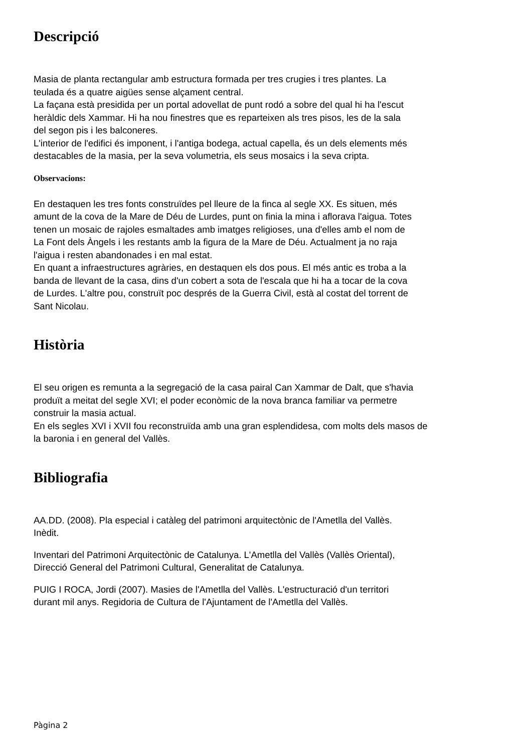Descripció
Masia de planta rectangular amb estructura formada per tres crugies i tres plantes. La
teulada és a quatre aigües sense alçament central.
La façana està presidida per un portal adovellat de punt rodó a sobre del qual hi ha l'escut
heràldic dels Xammar. Hi ha nou finestres que es reparteixen als tres pisos, les de la sala
del segon pis i les balconeres.
L'interior de l'edifici és imponent, i l'antiga bodega, actual capella, és un dels elements més
destacables de la masia, per la seva volumetria, els seus mosaics i la seva cripta.
Observacions:
En destaquen les tres fonts construïdes pel lleure de la finca al segle XX. Es situen, més
amunt de la cova de la Mare de Déu de Lurdes, punt on finia la mina i aflorava l'aigua. Totes
tenen un mosaic de rajoles esmaltades amb imatges religioses, una d'elles amb el nom de
La Font dels Àngels i les restants amb la figura de la Mare de Déu. Actualment ja no raja
l'aigua i resten abandonades i en mal estat.
En quant a infraestructures agràries, en destaquen els dos pous. El més antic es troba a la
banda de llevant de la casa, dins d'un cobert a sota de l'escala que hi ha a tocar de la cova
de Lurdes. L'altre pou, construït poc després de la Guerra Civil, està al costat del torrent de
Sant Nicolau.
Història
El seu origen es remunta a la segregació de la casa pairal Can Xammar de Dalt, que s'havia
produït a meitat del segle XVI; el poder econòmic de la nova branca familiar va permetre
construir la masia actual.
En els segles XVI i XVII fou reconstruïda amb una gran esplendidesa, com molts dels masos de
la baronia i en general del Vallès.
Bibliografia
AA.DD. (2008). Pla especial i catàleg del patrimoni arquitectònic de l'Ametlla del Vallès.
Inèdit.
Inventari del Patrimoni Arquitectònic de Catalunya. L'Ametlla del Vallès (Vallès Oriental),
Direcció General del Patrimoni Cultural, Generalitat de Catalunya.
PUIG I ROCA, Jordi (2007). Masies de l'Ametlla del Vallès. L'estructuració d'un territori
durant mil anys. Regidoria de Cultura de l'Ajuntament de l'Ametlla del Vallès.
Pàgina 2